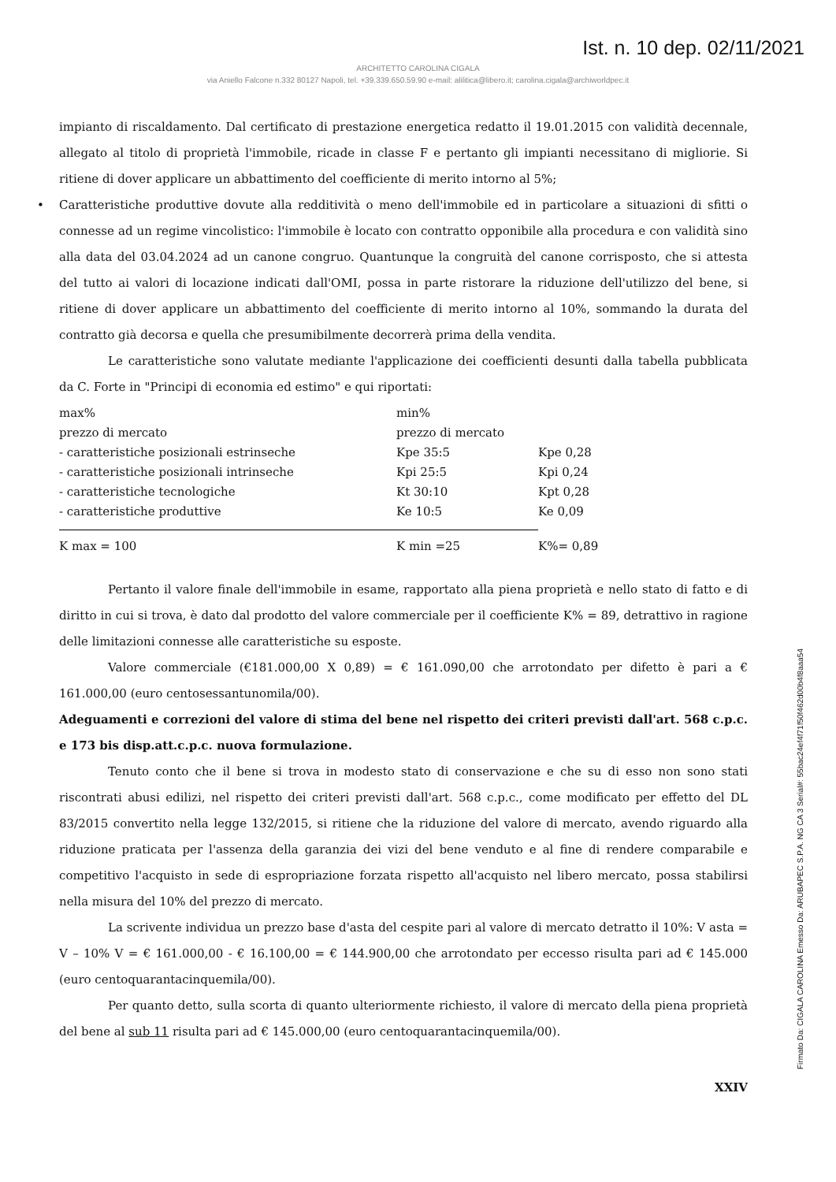Ist. n. 10 dep. 02/11/2021
ARCHITETTO CAROLINA CIGALA
via Aniello Falcone n.332 80127 Napoli, tel. +39.339.650.59.90 e-mail: alilitica@libero.it; carolina.cigala@archiworldpec.it
impianto di riscaldamento. Dal certificato di prestazione energetica redatto il 19.01.2015 con validità decennale, allegato al titolo di proprietà l'immobile, ricade in classe F e pertanto gli impianti necessitano di migliorie. Si ritiene di dover applicare un abbattimento del coefficiente di merito intorno al 5%;
• Caratteristiche produttive dovute alla redditività o meno dell'immobile ed in particolare a situazioni di sfitti o connesse ad un regime vincolistico: l'immobile è locato con contratto opponibile alla procedura e con validità sino alla data del 03.04.2024 ad un canone congruo. Quantunque la congruità del canone corrisposto, che si attesta del tutto ai valori di locazione indicati dall'OMI, possa in parte ristorare la riduzione dell'utilizzo del bene, si ritiene di dover applicare un abbattimento del coefficiente di merito intorno al 10%, sommando la durata del contratto già decorsa e quella che presumibilmente decorrerà prima della vendita.
Le caratteristiche sono valutate mediante l'applicazione dei coefficienti desunti dalla tabella pubblicata da C. Forte in "Principi di economia ed estimo" e qui riportati:
| max% | min% | |
| prezzo di mercato | prezzo di mercato | |
| - caratteristiche posizionali estrinseche | Kpe 35:5 | Kpe 0,28 |
| - caratteristiche posizionali intrinseche | Kpi 25:5 | Kpi 0,24 |
| - caratteristiche tecnologiche | Kt 30:10 | Kpt 0,28 |
| - caratteristiche produttive | Ke 10:5 | Ke 0,09 |
| K max = 100 | K min =25 | K%= 0,89 |
Pertanto il valore finale dell'immobile in esame, rapportato alla piena proprietà e nello stato di fatto e di diritto in cui si trova, è dato dal prodotto del valore commerciale per il coefficiente K% = 89, detrattivo in ragione delle limitazioni connesse alle caratteristiche su esposte.
Valore commerciale (€181.000,00 X 0,89) = € 161.090,00 che arrotondato per difetto è pari a € 161.000,00 (euro centosessantunomila/00).
Adeguamenti e correzioni del valore di stima del bene nel rispetto dei criteri previsti dall'art. 568 c.p.c. e 173 bis disp.att.c.p.c. nuova formulazione.
Tenuto conto che il bene si trova in modesto stato di conservazione e che su di esso non sono stati riscontrati abusi edilizi, nel rispetto dei criteri previsti dall'art. 568 c.p.c., come modificato per effetto del DL 83/2015 convertito nella legge 132/2015, si ritiene che la riduzione del valore di mercato, avendo riguardo alla riduzione praticata per l'assenza della garanzia dei vizi del bene venduto e al fine di rendere comparabile e competitivo l'acquisto in sede di espropriazione forzata rispetto all'acquisto nel libero mercato, possa stabilirsi nella misura del 10% del prezzo di mercato.
La scrivente individua un prezzo base d'asta del cespite pari al valore di mercato detratto il 10%: V asta = V – 10% V = € 161.000,00 - € 16.100,00 = € 144.900,00 che arrotondato per eccesso risulta pari ad € 145.000 (euro centoquarantacinquemila/00).
Per quanto detto, sulla scorta di quanto ulteriormente richiesto, il valore di mercato della piena proprietà del bene al sub 11 risulta pari ad € 145.000,00 (euro centoquarantacinquemila/00).
XXIV
Firmato Da: CIGALA CAROLINA Emesso Da: ARUBAPEC S.P.A. NG CA 3 Serial#: 55bac24ef4f71f50f462d00b4f8aaa54